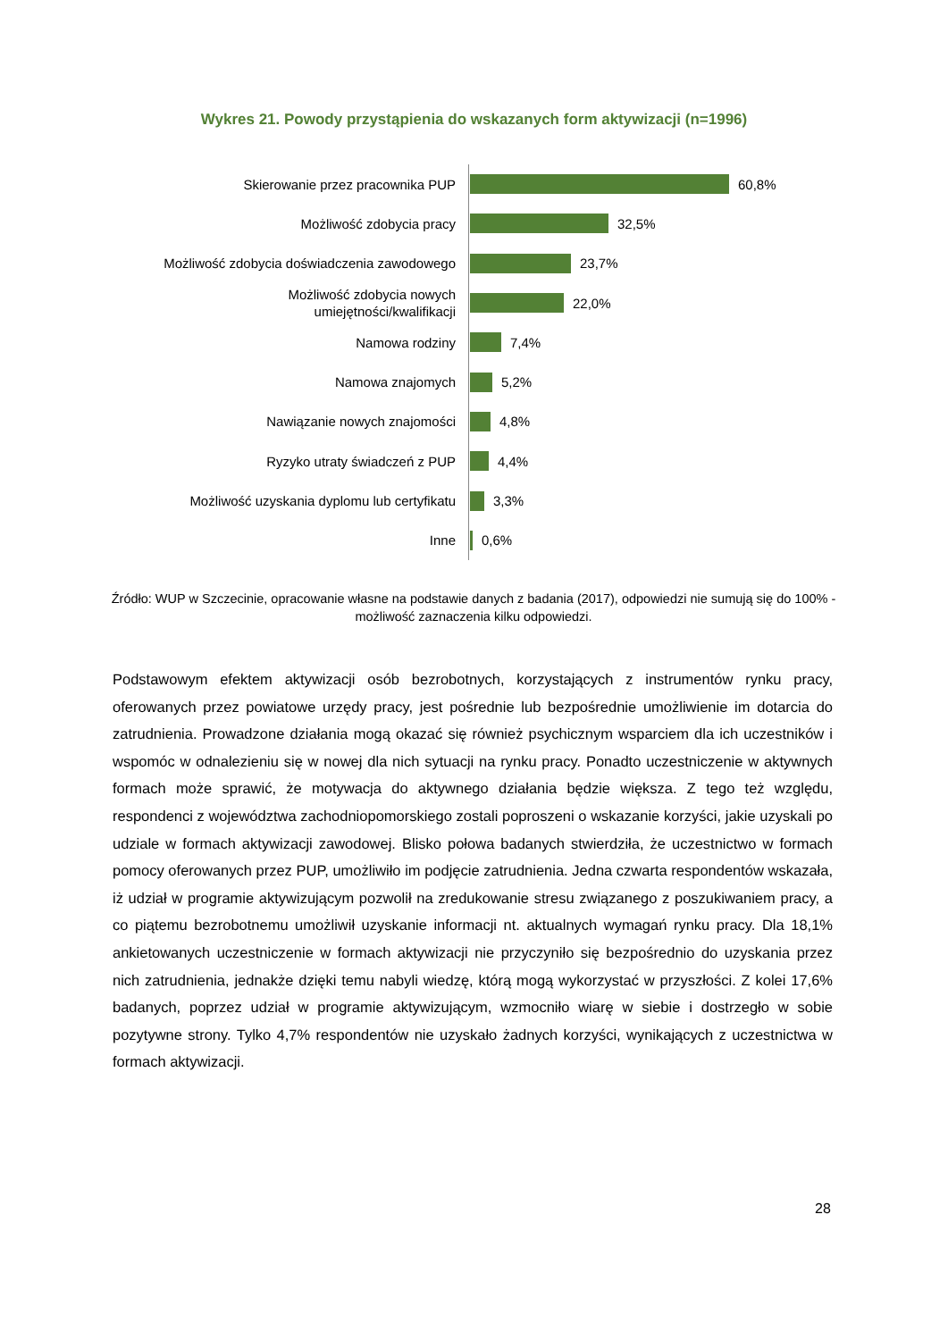Wykres 21. Powody przystąpienia do wskazanych form aktywizacji (n=1996)
Skierowanie przez pracownika PUP
60,8%
Możliwość zdobycia pracy
32,5%
Możliwość zdobycia doświadczenia zawodowego
23,7%
Możliwość zdobycia nowych umiejętności/kwalifikacji
22,0%
Namowa rodziny
7,4%
Namowa znajomych
5,2%
Nawiązanie nowych znajomości
4,8%
Ryzyko utraty świadczeń z PUP
4,4%
Możliwość uzyskania dyplomu lub certyfikatu
3,3%
Inne
0,6%
Źródło: WUP w Szczecinie, opracowanie własne na podstawie danych z badania (2017), odpowiedzi nie sumują się do 100% - możliwość zaznaczenia kilku odpowiedzi.
Podstawowym efektem aktywizacji osób bezrobotnych, korzystających z instrumentów rynku pracy, oferowanych przez powiatowe urzędy pracy, jest pośrednie lub bezpośrednie umożliwienie im dotarcia do zatrudnienia. Prowadzone działania mogą okazać się również psychicznym wsparciem dla ich uczestników i wspomóc w odnalezieniu się w nowej dla nich sytuacji na rynku pracy. Ponadto uczestniczenie w aktywnych formach może sprawić, że motywacja do aktywnego działania będzie większa. Z tego też względu, respondenci z województwa zachodniopomorskiego zostali poproszeni o wskazanie korzyści, jakie uzyskali po udziale w formach aktywizacji zawodowej. Blisko połowa badanych stwierdziła, że uczestnictwo w formach pomocy oferowanych przez PUP, umożliwiło im podjęcie zatrudnienia. Jedna czwarta respondentów wskazała, iż udział w programie aktywizującym pozwolił na zredukowanie stresu związanego z poszukiwaniem pracy, a co piątemu bezrobotnemu umożliwił uzyskanie informacji nt. aktualnych wymagań rynku pracy. Dla 18,1% ankietowanych uczestniczenie w formach aktywizacji nie przyczyniło się bezpośrednio do uzyskania przez nich zatrudnienia, jednakże dzięki temu nabyli wiedzę, którą mogą wykorzystać w przyszłości. Z kolei 17,6% badanych, poprzez udział w programie aktywizującym, wzmocniło wiarę w siebie i dostrzegło w sobie pozytywne strony. Tylko 4,7% respondentów nie uzyskało żadnych korzyści, wynikających z uczestnictwa w formach aktywizacji.
28